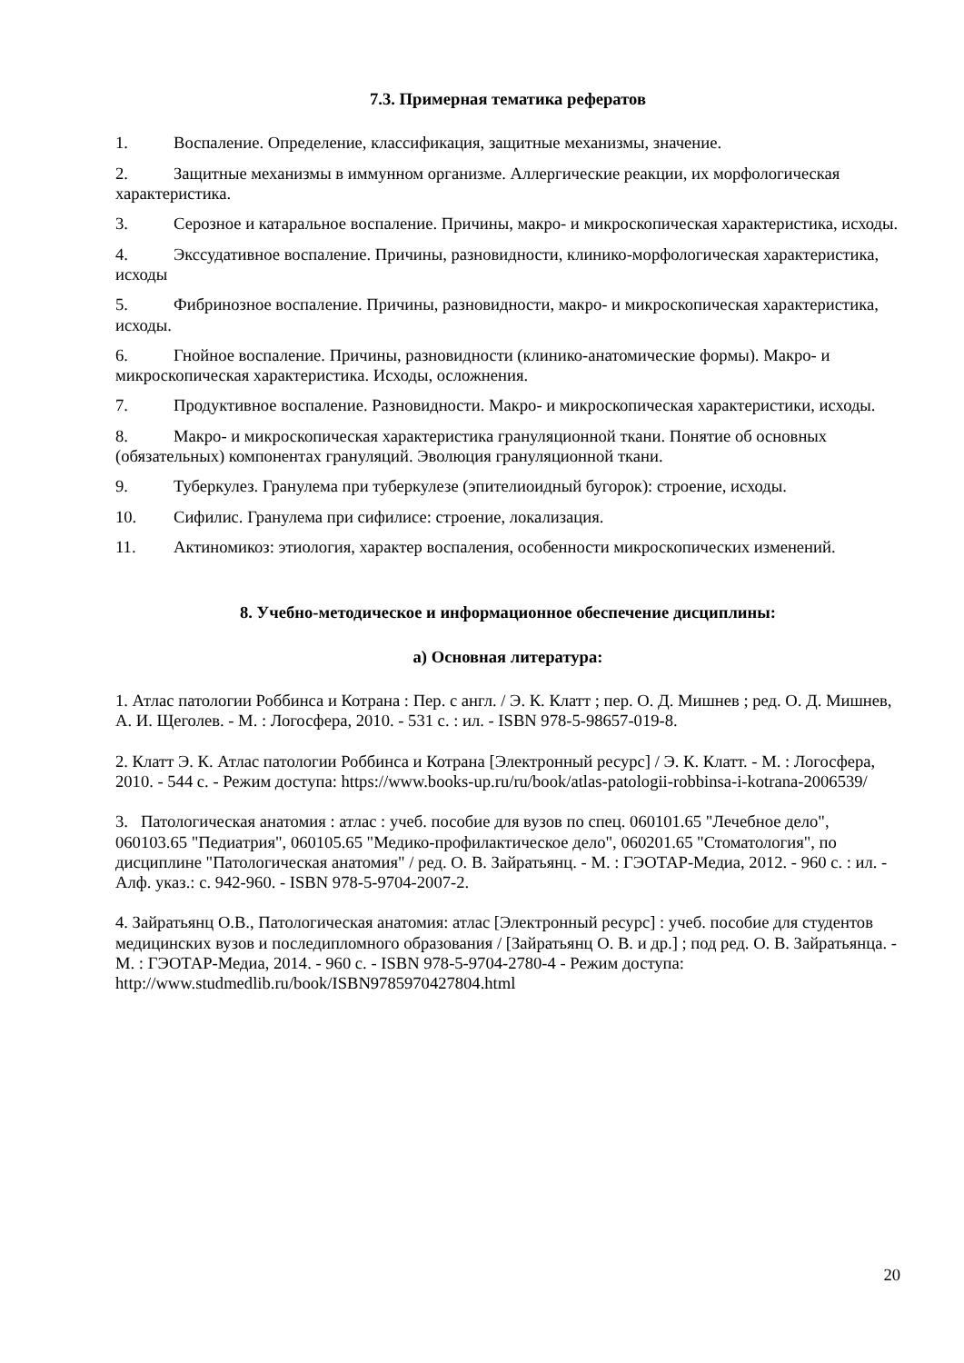7.3. Примерная тематика рефератов
1. Воспаление. Определение, классификация, защитные механизмы, значение.
2. Защитные механизмы в иммунном организме. Аллергические реакции, их морфологическая характеристика.
3. Серозное и катаральное воспаление. Причины, макро- и микроскопическая характеристика, исходы.
4. Экссудативное воспаление. Причины, разновидности, клинико-морфологическая характеристика, исходы
5. Фибринозное воспаление. Причины, разновидности, макро- и микроскопическая характеристика, исходы.
6. Гнойное воспаление. Причины, разновидности (клинико-анатомические формы). Макро- и микроскопическая характеристика. Исходы, осложнения.
7. Продуктивное воспаление. Разновидности. Макро- и микроскопическая характеристики, исходы.
8. Макро- и микроскопическая характеристика грануляционной ткани. Понятие об основных (обязательных) компонентах грануляций. Эволюция грануляционной ткани.
9. Туберкулез. Гранулема при туберкулезе (эпителиоидный бугорок): строение, исходы.
10. Сифилис. Гранулема при сифилисе: строение, локализация.
11. Актиномикоз: этиология, характер воспаления, особенности микроскопических изменений.
8. Учебно-методическое и информационное обеспечение дисциплины:
а) Основная литература:
1. Атлас патологии Роббинса и Котрана : Пер. с англ. / Э. К. Клатт ; пер. О. Д. Мишнев ; ред. О. Д. Мишнев, А. И. Щеголев. - М. : Логосфера, 2010. - 531 с. : ил. - ISBN 978-5-98657-019-8.
2. Клатт Э. К. Атлас патологии Роббинса и Котрана [Электронный ресурс] / Э. К. Клатт. - М. : Логосфера, 2010. - 544 с. - Режим доступа: https://www.books-up.ru/ru/book/atlas-patologii-robbinsa-i-kotrana-2006539/
3. Патологическая анатомия : атлас : учеб. пособие для вузов по спец. 060101.65 "Лечебное дело", 060103.65 "Педиатрия", 060105.65 "Медико-профилактическое дело", 060201.65 "Стоматология", по дисциплине "Патологическая анатомия" / ред. О. В. Зайратьянц. - М. : ГЭОТАР-Медиа, 2012. - 960 с. : ил. - Алф. указ.: с. 942-960. - ISBN 978-5-9704-2007-2.
4. Зайратьянц О.В., Патологическая анатомия: атлас [Электронный ресурс] : учеб. пособие для студентов медицинских вузов и последипломного образования / [Зайратьянц О. В. и др.] ; под ред. О. В. Зайратьянца. - М. : ГЭОТАР-Медиа, 2014. - 960 с. - ISBN 978-5-9704-2780-4 - Режим доступа: http://www.studmedlib.ru/book/ISBN9785970427804.html
20